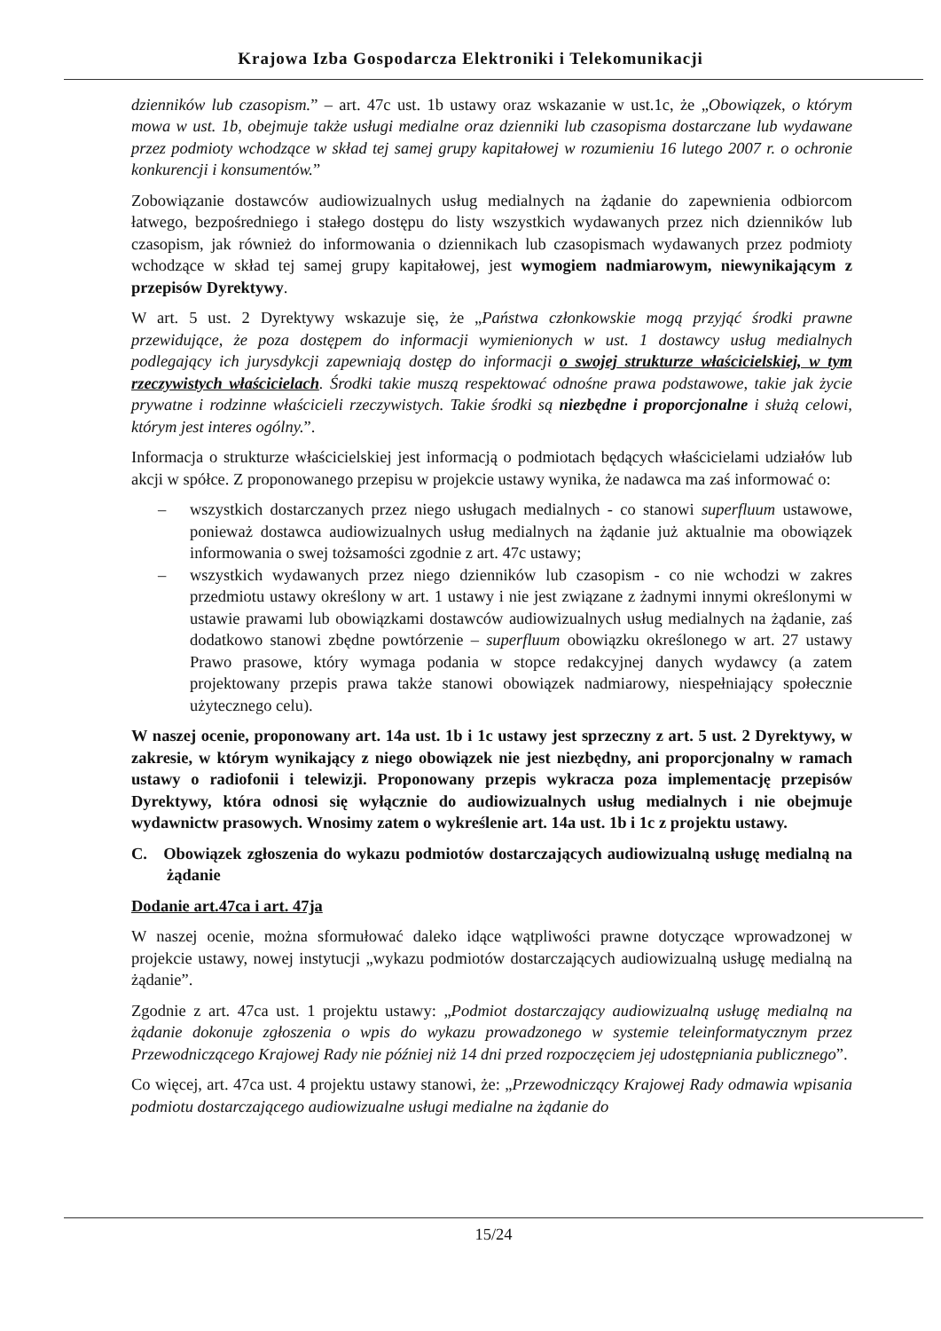Krajowa Izba Gospodarcza Elektroniki i Telekomunikacji
dzienników lub czasopism.” – art. 47c ust. 1b ustawy oraz wskazanie w ust.1c, że „Obowiązek, o którym mowa w ust. 1b, obejmuje także usługi medialne oraz dzienniki lub czasopisma dostarczane lub wydawane przez podmioty wchodzące w skład tej samej grupy kapitałowej w rozumieniu 16 lutego 2007 r. o ochronie konkurencji i konsumentów.”
Zobowiązanie dostawców audiowizualnych usług medialnych na żądanie do zapewnienia odbiorcom łatwego, bezpośredniego i stałego dostępu do listy wszystkich wydawanych przez nich dzienników lub czasopism, jak również do informowania o dziennikach lub czasopismach wydawanych przez podmioty wchodzące w skład tej samej grupy kapitałowej, jest wymogiem nadmiarowym, niewynikającym z przepisów Dyrektywy.
W art. 5 ust. 2 Dyrektywy wskazuje się, że „Państwa członkowskie mogą przyjąć środki prawne przewidujące, że poza dostępem do informacji wymienionych w ust. 1 dostawcy usług medialnych podlegający ich jurysdykcji zapewniają dostęp do informacji o swojej strukturze właścicielskiej, w tym rzeczywistych właścicielach. Środki takie muszą respektować odnośne prawa podstawowe, takie jak życie prywatne i rodzinne właścicieli rzeczywistych. Takie środki są niezbędne i proporcjonalne i służą celowi, którym jest interes ogólny.”.
Informacja o strukturze właścicielskiej jest informacją o podmiotach będących właścicielami udziałów lub akcji w spółce. Z proponowanego przepisu w projekcie ustawy wynika, że nadawca ma zaś informować o:
– wszystkich dostarczanych przez niego usługach medialnych - co stanowi superfluum ustawowe, ponieważ dostawca audiowizualnych usług medialnych na żądanie już aktualnie ma obowiązek informowania o swej tożsamości zgodnie z art. 47c ustawy;
– wszystkich wydawanych przez niego dzienników lub czasopism - co nie wchodzi w zakres przedmiotu ustawy określony w art. 1 ustawy i nie jest związane z żadnymi innymi określonymi w ustawie prawami lub obowiązkami dostawców audiowizualnych usług medialnych na żądanie, zaś dodatkowo stanowi zbędne powtórzenie – superfluum obowiązku określonego w art. 27 ustawy Prawo prasowe, który wymaga podania w stopce redakcyjnej danych wydawcy (a zatem projektowany przepis prawa także stanowi obowiązek nadmiarowy, niespełniający społecznie użytecznego celu).
W naszej ocenie, proponowany art. 14a ust. 1b i 1c ustawy jest sprzeczny z art. 5 ust. 2 Dyrektywy, w zakresie, w którym wynikający z niego obowiązek nie jest niezbędny, ani proporcjonalny w ramach ustawy o radiofonii i telewizji. Proponowany przepis wykracza poza implementację przepisów Dyrektywy, która odnosi się wyłącznie do audiowizualnych usług medialnych i nie obejmuje wydawnictw prasowych. Wnosimy zatem o wykreślenie art. 14a ust. 1b i 1c z projektu ustawy.
C. Obowiązek zgłoszenia do wykazu podmiotów dostarczających audiowizualną usługę medialną na żądanie
Dodanie art.47ca i art. 47ja
W naszej ocenie, można sformułować daleko idące wątpliwości prawne dotyczące wprowadzonej w projekcie ustawy, nowej instytucji „wykazu podmiotów dostarczających audiowizualną usługę medialną na żądanie”.
Zgodnie z art. 47ca ust. 1 projektu ustawy: „Podmiot dostarczający audiowizualną usługę medialną na żądanie dokonuje zgłoszenia o wpis do wykazu prowadzonego w systemie teleinformatycznym przez Przewodniczącego Krajowej Rady nie później niż 14 dni przed rozpoczęciem jej udostępniania publicznego”.
Co więcej, art. 47ca ust. 4 projektu ustawy stanowi, że: „Przewodniczący Krajowej Rady odmawia wpisania podmiotu dostarczającego audiowizualne usługi medialne na żądanie do
15/24